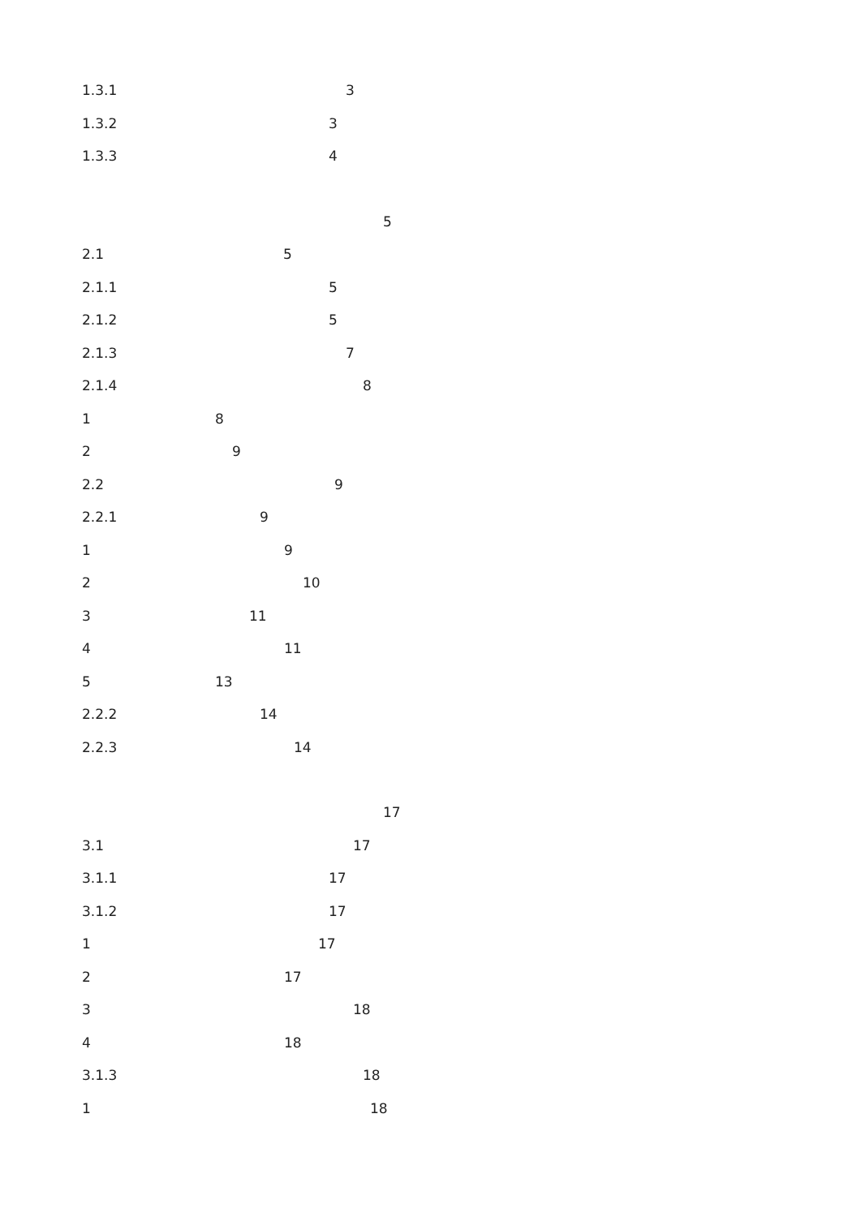1.3.1 3
1.3.2 3
1.3.3 4
5
2.1 5
2.1.1 5
2.1.2 5
2.1.3 7
2.1.4 8
1 8
2 9
2.2 9
2.2.1 9
1 9
2 10
3 11
4 11
5 13
2.2.2 14
2.2.3 14
17
3.1 17
3.1.1 17
3.1.2 17
1 17
2 17
3 18
4 18
3.1.3 18
1 18